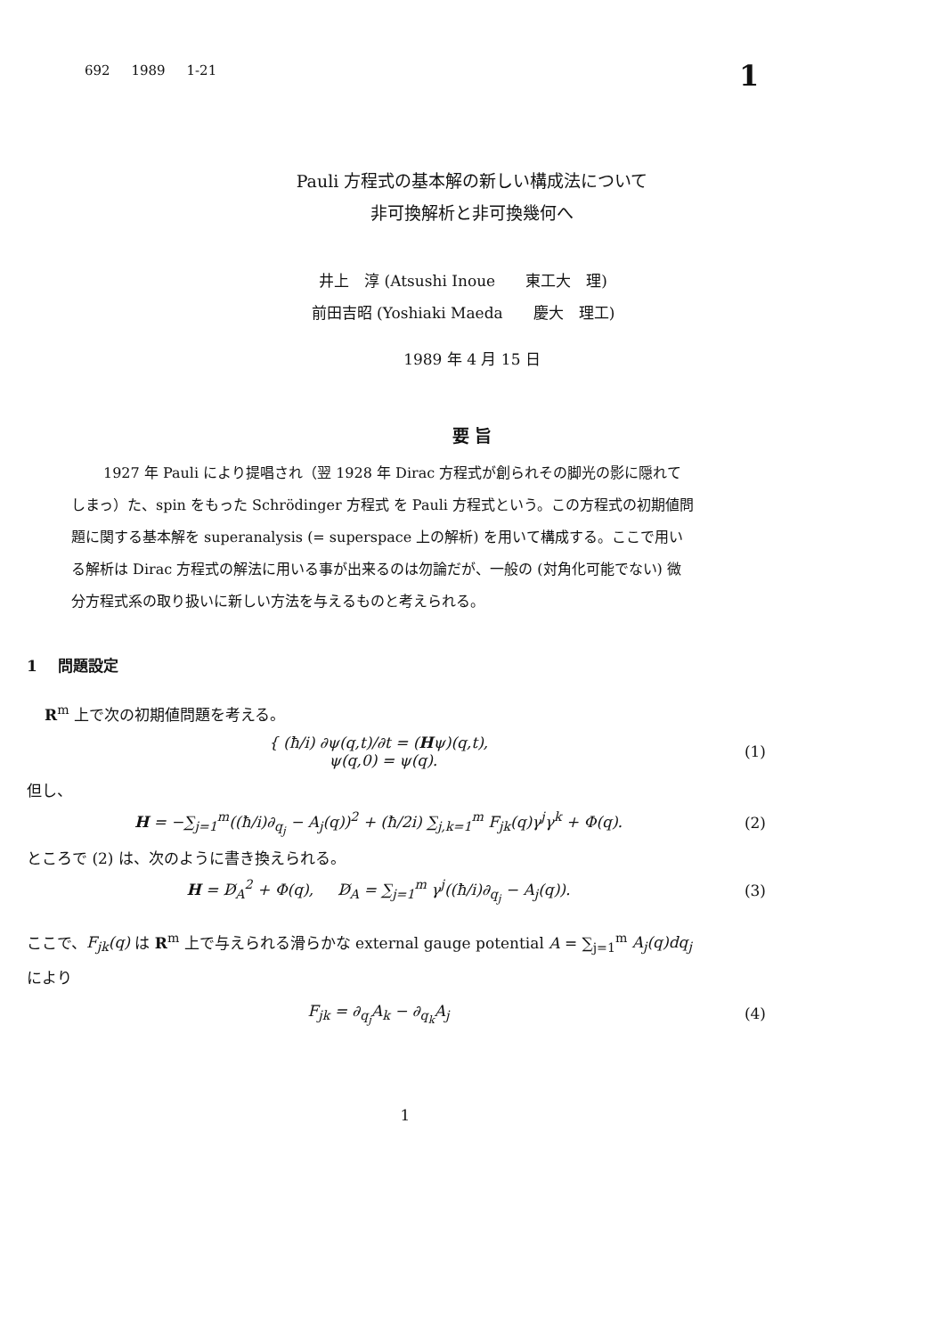692 1989 1-21 1
Pauli 方程式の基本解の新しい構成法について
非可換解析と非可換幾何へ
井上　淳 (Atsushi Inoue　　東工大　理)
前田吉昭 (Yoshiaki Maeda　　慶大　理工)
1989 年 4 月 15 日
要 旨
1927 年 Pauli により提唱され（翌 1928 年 Dirac 方程式が創られその脚光の影に隠れてしまっ）た、spin をもった Schrödinger 方程式 を Pauli 方程式という。この方程式の初期値問題に関する基本解を superanalysis (= superspace 上の解析) を用いて構成する。ここで用いる解析は Dirac 方程式の解法に用いる事が出来るのは勿論だが、一般の (対角化可能でない) 微分方程式系の取り扱いに新しい方法を与えるものと考えられる。
1　 問題設定
R<sup>m</sup> 上で次の初期値問題を考える。
{ (ħ/i) ∂ψ(q,t)/∂t = (Hψ)(q,t),
ψ(q,0) = ψ(q).
(1)
但し、
H = −∑<sub>j=1</sub><sup>m</sup>((ħ/i)∂<sub>q<sub>j</sub></sub> − A<sub>j</sub>(q))<sup>2</sup> + (ħ/2i) ∑<sub>j,k=1</sub><sup>m</sup> F<sub>jk</sub>(q)γ<sup>j</sup>γ<sup>k</sup> + Φ(q).
(2)
ところで (2) は、次のように書き換えられる。
H = D̸<sub>A</sub><sup>2</sup> + Φ(q), D̸<sub>A</sub> = ∑<sub>j=1</sub><sup>m</sup> γ<sup>j</sup>((ħ/i)∂<sub>q<sub>j</sub></sub> − A<sub>j</sub>(q)).
(3)
ここで、F<sub>jk</sub>(q) は R<sup>m</sup> 上で与えられる滑らかな external gauge potential A = ∑<sub>j=1</sub><sup>m</sup> A<sub>j</sub>(q)dq<sub>j</sub>
により
F<sub>jk</sub> = ∂<sub>q<sub>j</sub></sub>A<sub>k</sub> − ∂<sub>q<sub>k</sub></sub>A<sub>j</sub> (4)
1